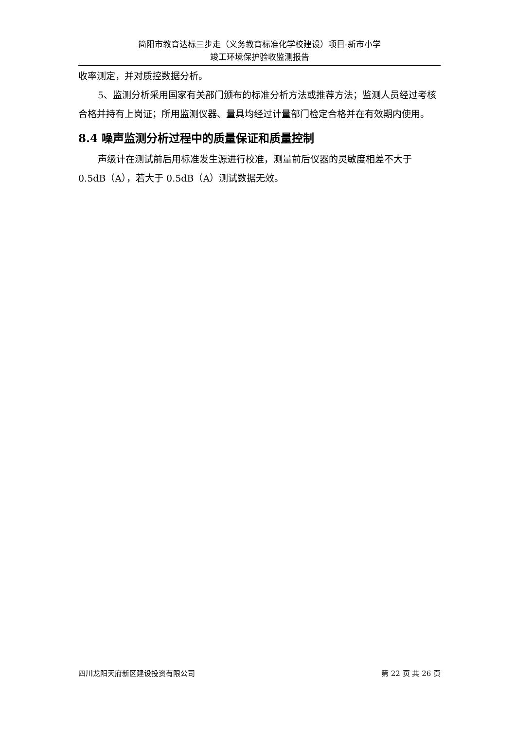简阳市教育达标三步走（义务教育标准化学校建设）项目-新市小学
竣工环境保护验收监测报告
收率测定，并对质控数据分析。
5、监测分析采用国家有关部门颁布的标准分析方法或推荐方法；监测人员经过考核合格并持有上岗证；所用监测仪器、量具均经过计量部门检定合格并在有效期内使用。
8.4 噪声监测分析过程中的质量保证和质量控制
声级计在测试前后用标准发生源进行校准，测量前后仪器的灵敏度相差不大于 0.5dB（A），若大于 0.5dB（A）测试数据无效。
四川龙阳天府新区建设投资有限公司 第 22 页 共 26 页